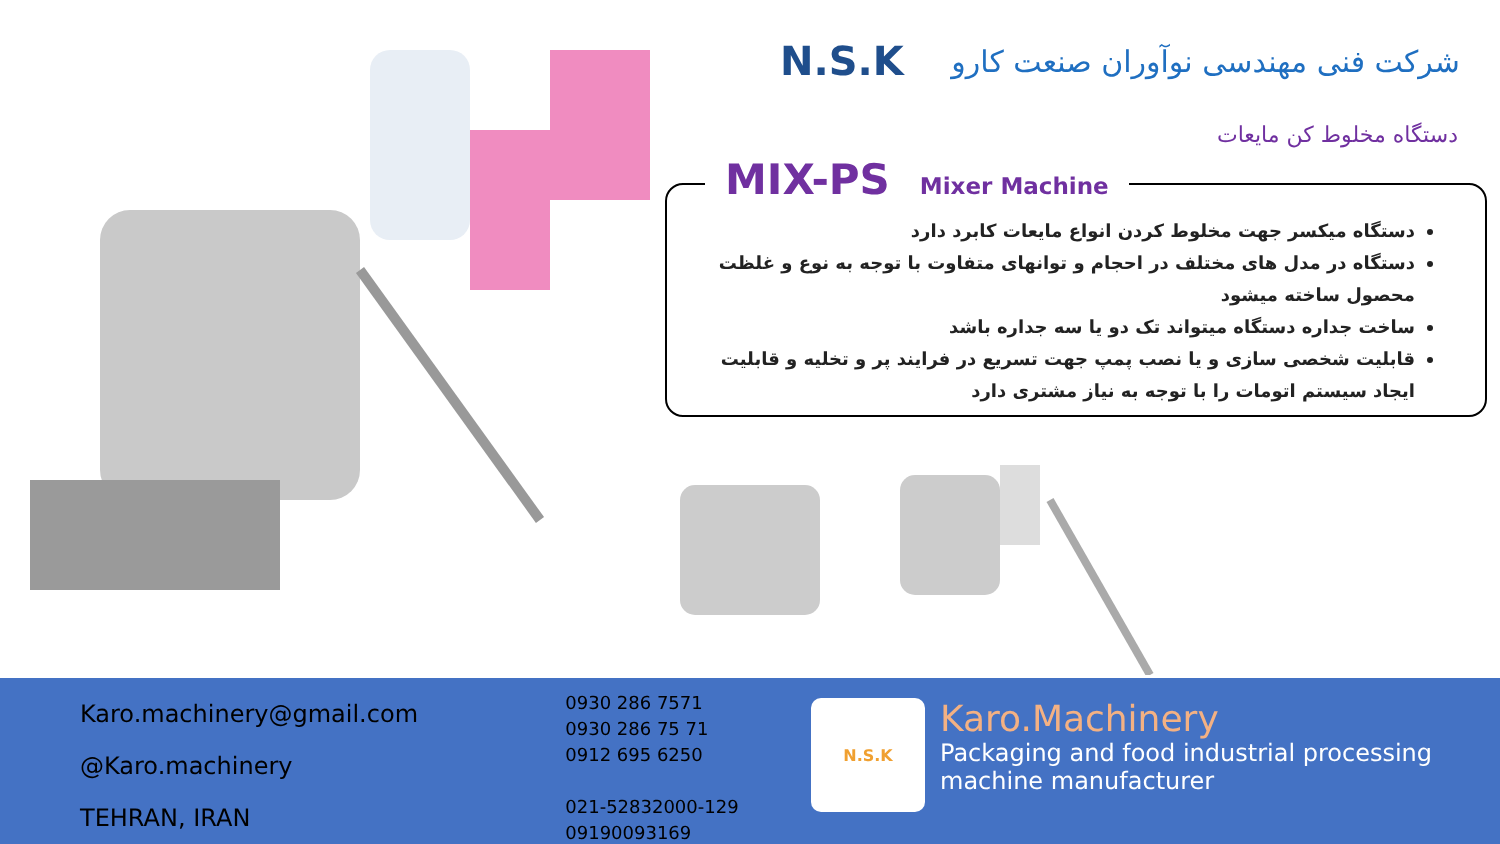N.S.K
شرکت فنی مهندسی نوآوران صنعت کارو
دستگاه مخلوط کن مایعات
دستگاه میکسر جهت مخلوط کردن انواع مایعات کابرد دارد
دستگاه در مدل های مختلف در احجام و توانهای متفاوت با توجه به نوع و غلظت محصول ساخته میشود
ساخت جداره دستگاه میتواند تک دو یا سه جداره باشد
قابلیت شخصی سازی و یا نصب پمپ جهت تسریع در فرایند پر و تخلیه و قابلیت ایجاد سیستم اتومات را با توجه به نیاز مشتری دارد
MIX-PS Mixer Machine
Karo.machinery@gmail.com
@Karo.machinery
TEHRAN, IRAN
0930 286 7571
0930 286 75 71
0912 695 6250
021-52832000-129
09190093169
N.S.K
Karo.Machinery
Packaging and food industrial processing machine manufacturer